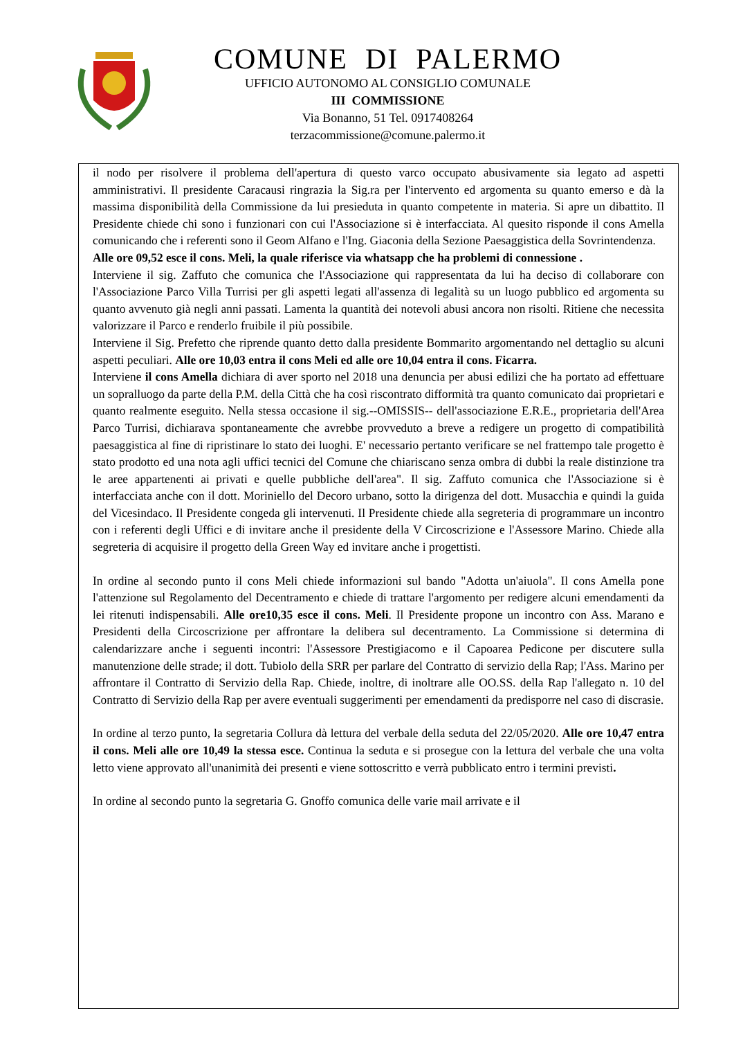COMUNE DI PALERMO
UFFICIO AUTONOMO AL CONSIGLIO COMUNALE
III COMMISSIONE
Via Bonanno, 51 Tel. 0917408264
terzacommissione@comune.palermo.it
il nodo per risolvere il problema dell'apertura di questo varco occupato abusivamente sia legato ad aspetti amministrativi. Il presidente Caracausi ringrazia la Sig.ra per l'intervento ed argomenta su quanto emerso e dà la massima disponibilità della Commissione da lui presieduta in quanto competente in materia. Si apre un dibattito. Il Presidente chiede chi sono i funzionari con cui l'Associazione si è interfacciata. Al quesito risponde il cons Amella comunicando che i referenti sono il Geom Alfano e l'Ing. Giaconia della Sezione Paesaggistica della Sovrintendenza.
Alle ore 09,52 esce il cons. Meli, la quale riferisce via whatsapp che ha problemi di connessione .
Interviene il sig. Zaffuto che comunica che l'Associazione qui rappresentata da lui ha deciso di collaborare con l'Associazione Parco Villa Turrisi per gli aspetti legati all'assenza di legalità su un luogo pubblico ed argomenta su quanto avvenuto già negli anni passati. Lamenta la quantità dei notevoli abusi ancora non risolti. Ritiene che necessita valorizzare il Parco e renderlo fruibile il più possibile.
Interviene il Sig. Prefetto che riprende quanto detto dalla presidente Bommarito argomentando nel dettaglio su alcuni aspetti peculiari. Alle ore 10,03 entra il cons Meli ed alle ore 10,04 entra il cons. Ficarra.
Interviene il cons Amella dichiara di aver sporto nel 2018 una denuncia per abusi edilizi che ha portato ad effettuare un sopralluogo da parte della P.M. della Città che ha così riscontrato difformità tra quanto comunicato dai proprietari e quanto realmente eseguito. Nella stessa occasione il sig.--OMISSIS-- dell'associazione E.R.E., proprietaria dell'Area Parco Turrisi, dichiarava spontaneamente che avrebbe provveduto a breve a redigere un progetto di compatibilità paesaggistica al fine di ripristinare lo stato dei luoghi. E' necessario pertanto verificare se nel frattempo tale progetto è stato prodotto ed una nota agli uffici tecnici del Comune che chiariscano senza ombra di dubbi la reale distinzione tra le aree appartenenti ai privati e quelle pubbliche dell'area". Il sig. Zaffuto comunica che l'Associazione si è interfacciata anche con il dott. Moriniello del Decoro urbano, sotto la dirigenza del dott. Musacchia e quindi la guida del Vicesindaco. Il Presidente congeda gli intervenuti. Il Presidente chiede alla segreteria di programmare un incontro con i referenti degli Uffici e di invitare anche il presidente della V Circoscrizione e l'Assessore Marino. Chiede alla segreteria di acquisire il progetto della Green Way ed invitare anche i progettisti.
In ordine al secondo punto il cons Meli chiede informazioni sul bando "Adotta un'aiuola". Il cons Amella pone l'attenzione sul Regolamento del Decentramento e chiede di trattare l'argomento per redigere alcuni emendamenti da lei ritenuti indispensabili. Alle ore10,35 esce il cons. Meli. Il Presidente propone un incontro con Ass. Marano e Presidenti della Circoscrizione per affrontare la delibera sul decentramento. La Commissione si determina di calendarizzare anche i seguenti incontri: l'Assessore Prestigiacomo e il Capoarea Pedicone per discutere sulla manutenzione delle strade; il dott. Tubiolo della SRR per parlare del Contratto di servizio della Rap; l'Ass. Marino per affrontare il Contratto di Servizio della Rap. Chiede, inoltre, di inoltrare alle OO.SS. della Rap l'allegato n. 10 del Contratto di Servizio della Rap per avere eventuali suggerimenti per emendamenti da predisporre nel caso di discrasie.
In ordine al terzo punto, la segretaria Collura dà lettura del verbale della seduta del 22/05/2020. Alle ore 10,47 entra il cons. Meli alle ore 10,49 la stessa esce. Continua la seduta e si prosegue con la lettura del verbale che una volta letto viene approvato all'unanimità dei presenti e viene sottoscritto e verrà pubblicato entro i termini previsti.
In ordine al secondo punto la segretaria G. Gnoffo comunica delle varie mail arrivate e il